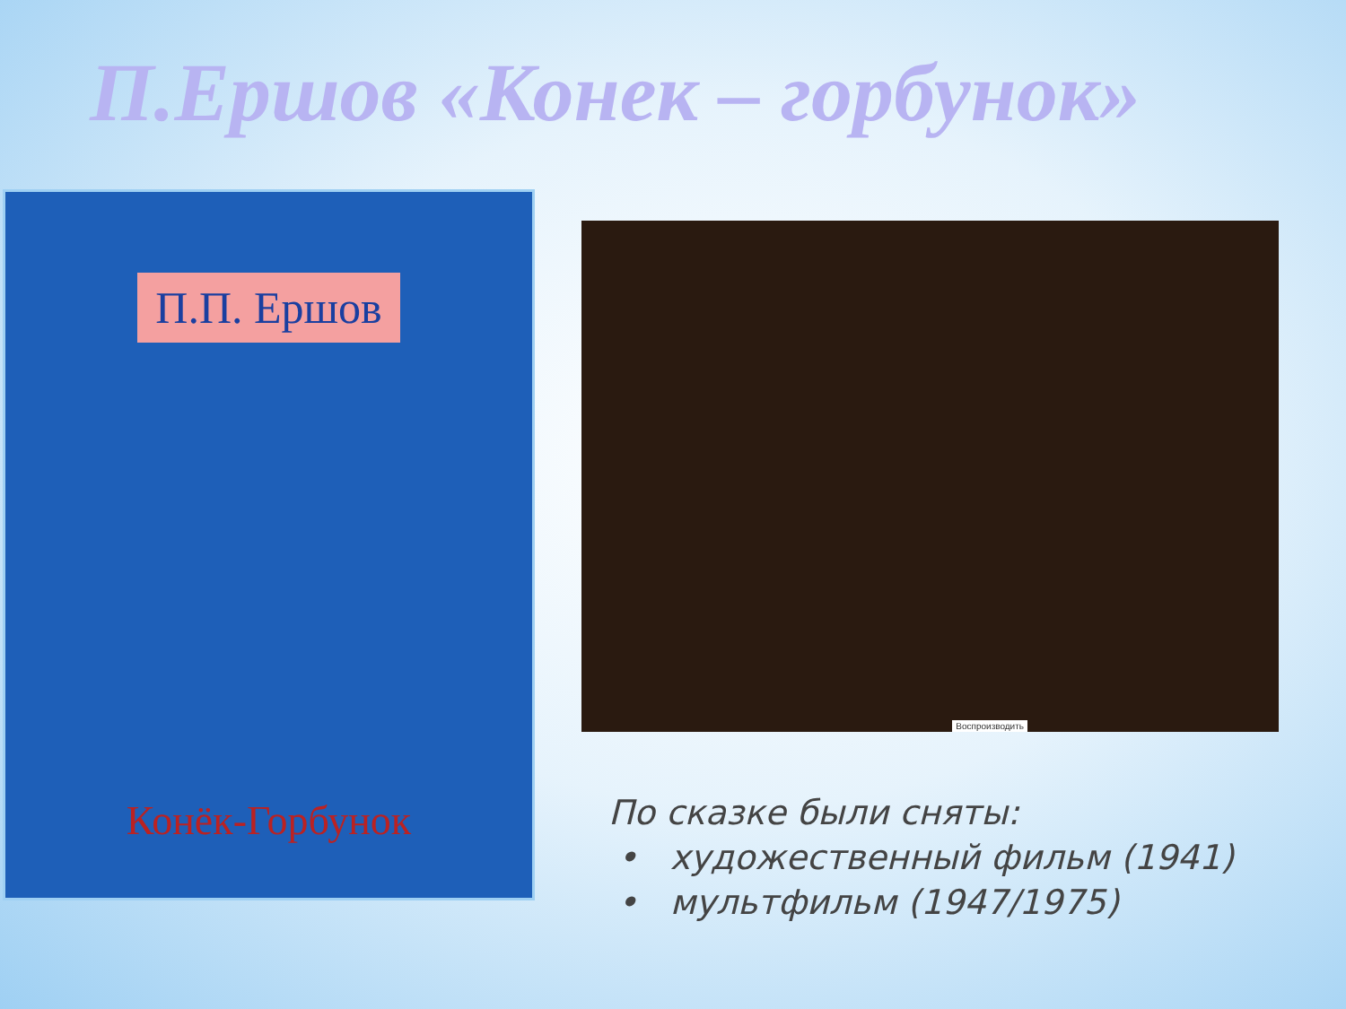П.Ершов «Конек – горбунок»
П.П. Ершов
Конёк-Горбунок
Воспроизводить
По сказке были сняты:
• художественный фильм (1941)
• мультфильм (1947/1975)